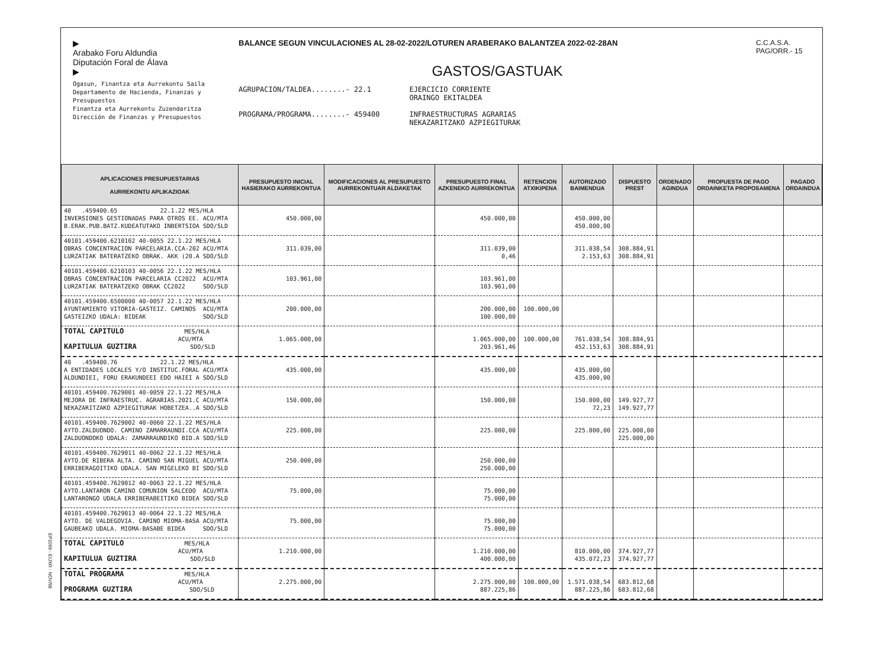▶
Arabako Foru Aldundia
Diputación Foral de Álava
▶
Ogasun, Finantza eta Aurrekontu Saila
Departamento de Hacienda, Finanzas y Presupuestos
Finantza eta Aurrekontu Zuzendaritza
Dirección de Finanzas y Presupuestos
BALANCE SEGUN VINCULACIONES AL 28-02-2022/LOTUREN ARABERAKO BALANTZEA 2022-02-28AN
GASTOS/GASTUAK
AGRUPACION/TALDEA........- 22.1
PROGRAMA/PROGRAMA........- 459400
EJERCICIO CORRIENTE
ORAINGO EKITALDEA
INFRAESTRUCTURAS AGRARIAS
NEKAZARITZAKO AZPIEGITURAK
C.C.A.S.A.
PAG/ORR.- 15
| APLICACIONES PRESUPUESTARIAS AURREKONTU APLIKAZIOAK | PRESUPUESTO INICIAL HASIERAKO AURREKONTUA | MODIFICACIONES AL PRESUPUESTO AURREKONTUAR ALDAKETAK | PRESUPUESTO FINAL AZKENEKO AURREKONTUA | RETENCION ATXIKIPENA | AUTORIZADO BAIMENDUA | DISPUESTO PREST | ORDENADO AGINDUA | PROPUESTA DE PAGO ORDAINKETA PROPOSAMENA | PAGADO ORDAINDUA |
| --- | --- | --- | --- | --- | --- | --- | --- | --- | --- |
| 40 .459400.65 22.1.22 MES/HLA INVERSIONES GESTIONADAS PARA OTROS EE. ACU/MTA B.ERAK.PUB.BATZ.KUDEATUTAKO INBERTSIOA SDO/SLD | 450.000,00 | | 450.000,00 | | 450.000,00 450.000,00 | | | | |
| 40101.459400.6210102 40-0055 22.1.22 MES/HLA OBRAS CONCENTRACION PARCELARIA.CCA-202 ACU/MTA LURZATIAK BATERATZEKO OBRAK. AKK (20.A SDO/SLD | 311.039,00 | | 311.039,00 0,46 | | 311.038,54 2.153,63 | 308.884,91 308.884,91 | | | |
| 40101.459400.6210103 40-0056 22.1.22 MES/HLA OBRAS CONCENTRACION PARCELARIA CC2022 ACU/MTA LURZATIAK BATERATZEKO OBRAK CC2022 SDO/SLD | 103.961,00 | | 103.961,00 103.961,00 | | | | | | |
| 40101.459400.6500000 40-0057 22.1.22 MES/HLA AYUNTAMIENTO VITORIA-GASTEIZ. CAMINOS ACU/MTA GASTEIZKO UDALA: BIDEAK SDO/SLD | 200.000,00 | | 200.000,00 100.000,00 | 100.000,00 | | | | | |
| TOTAL CAPITULO MES/HLA ACU/MTA KAPITULUA GUZTIRA SDO/SLD | 1.065.000,00 | | 1.065.000,00 203.961,46 | 100.000,00 | 761.038,54 452.153,63 | 308.884,91 308.884,91 | | | |
| 40 .459400.76 22.1.22 MES/HLA A ENTIDADES LOCALES Y/O INSTITUC.FORAL ACU/MTA ALDUNDIEI, FORU ERAKUNDEEI EDO HAIEI A SDO/SLD | 435.000,00 | | 435.000,00 | | 435.000,00 435.000,00 | | | | |
| 40101.459400.7629001 40-0059 22.1.22 MES/HLA MEJORA DE INFRAESTRUC. AGRARIAS.2021.C ACU/MTA NEKAZARITZAKO AZPIEGITURAK HOBETZEA..A SDO/SLD | 150.000,00 | | 150.000,00 | | 150.000,00 72,23 | 149.927,77 149.927,77 | | | |
| 40101.459400.7629002 40-0060 22.1.22 MES/HLA AYTO.ZALDUONDO. CAMINO ZAMARRAUNDI.CCA ACU/MTA ZALDUONDOKO UDALA: ZAMARRAUNDIKO BID.A SDO/SLD | 225.000,00 | | 225.000,00 | | 225.000,00 | 225.000,00 225.000,00 | | | |
| 40101.459400.7629011 40-0062 22.1.22 MES/HLA AYTO.DE RIBERA ALTA. CAMINO SAN MIGUEL ACU/MTA ERRIBERAGOITIKO UDALA. SAN MIGELEKO BI SDO/SLD | 250.000,00 | | 250.000,00 250.000,00 | | | | | | |
| 40101.459400.7629012 40-0063 22.1.22 MES/HLA AYTO.LANTARON CAMINO COMUNION SALCEDO ACU/MTA LANTARONGO UDALA ERRIBERABEITIKO BIDEA SDO/SLD | 75.000,00 | | 75.000,00 75.000,00 | | | | | | |
| 40101.459400.7629013 40-0064 22.1.22 MES/HLA AYTO. DE VALDEGOVIA. CAMINO MIOMA-BASA ACU/MTA GAUBEAKO UDALA. MIOMA-BASABE BIDEA SDO/SLD | 75.000,00 | | 75.000,00 75.000,00 | | | | | | |
| TOTAL CAPITULO MES/HLA ACU/MTA KAPITULUA GUZTIRA SDO/SLD | 1.210.000,00 | | 1.210.000,00 400.000,00 | | 810.000,00 435.072,23 | 374.927,77 374.927,77 | | | |
| TOTAL PROGRAMA MES/HLA ACU/MTA PROGRAMA GUZTIRA SDO/SLD | 2.275.000,00 | | 2.275.000,00 887.225,86 | 100.000,00 | 1.571.038,54 887.225,86 | 683.812,68 683.812,68 | | | |
EP1069 - EIJXR - NOV/98